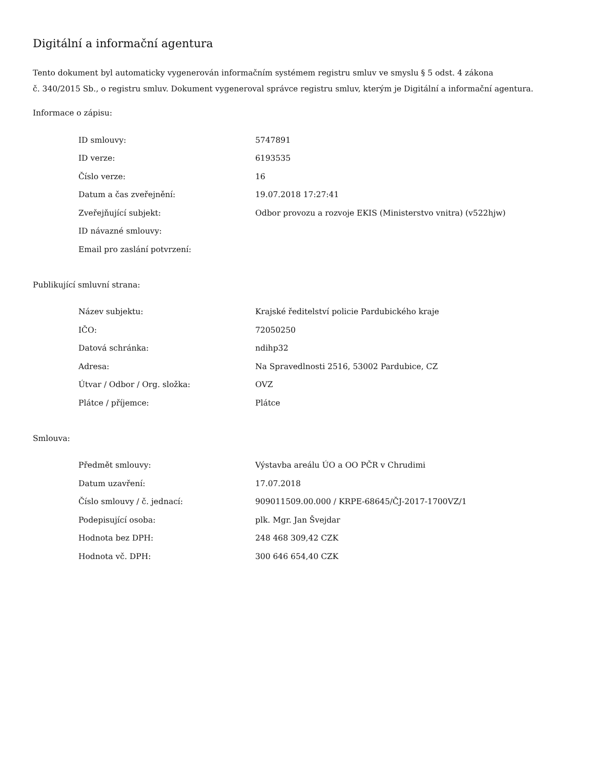Digitální a informační agentura
Tento dokument byl automaticky vygenerován informačním systémem registru smluv ve smyslu § 5 odst. 4 zákona
č. 340/2015 Sb., o registru smluv. Dokument vygeneroval správce registru smluv, kterým je Digitální a informační agentura.
Informace o zápisu:
| ID smlouvy: | 5747891 |
| ID verze: | 6193535 |
| Číslo verze: | 16 |
| Datum a čas zveřejnění: | 19.07.2018 17:27:41 |
| Zveřejňující subjekt: | Odbor provozu a rozvoje EKIS (Ministerstvo vnitra) (v522hjw) |
| ID návazné smlouvy: | |
| Email pro zaslání potvrzení: | |
Publikující smluvní strana:
| Název subjektu: | Krajské ředitelství policie Pardubického kraje |
| IČO: | 72050250 |
| Datová schránka: | ndihp32 |
| Adresa: | Na Spravedlnosti 2516, 53002 Pardubice, CZ |
| Útvar / Odbor / Org. složka: | OVZ |
| Plátce / příjemce: | Plátce |
Smlouva:
| Předmět smlouvy: | Výstavba areálu ÚO a OO PČR v Chrudimi |
| Datum uzavření: | 17.07.2018 |
| Číslo smlouvy / č. jednací: | 909011509.00.000 / KRPE-68645/ČJ-2017-1700VZ/1 |
| Podepisující osoba: | plk. Mgr. Jan Švejdar |
| Hodnota bez DPH: | 248 468 309,42 CZK |
| Hodnota vč. DPH: | 300 646 654,40 CZK |